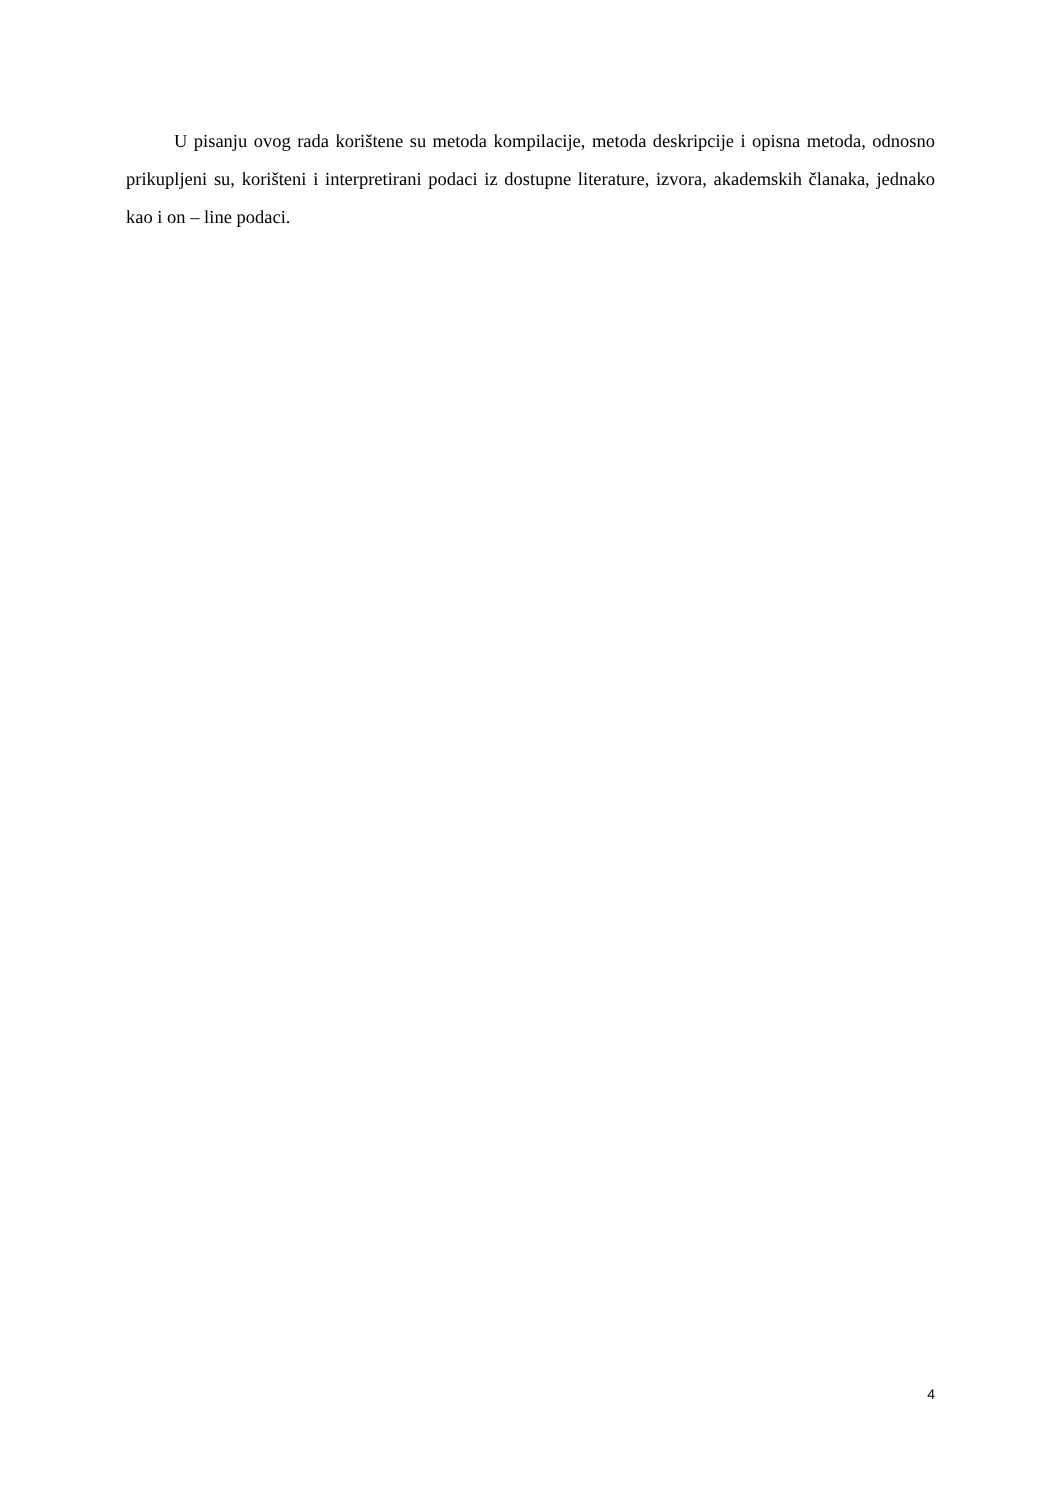U pisanju ovog rada korištene su metoda kompilacije, metoda deskripcije i opisna metoda, odnosno prikupljeni su, korišteni i interpretirani podaci iz dostupne literature, izvora, akademskih članaka, jednako kao i on – line podaci.
4